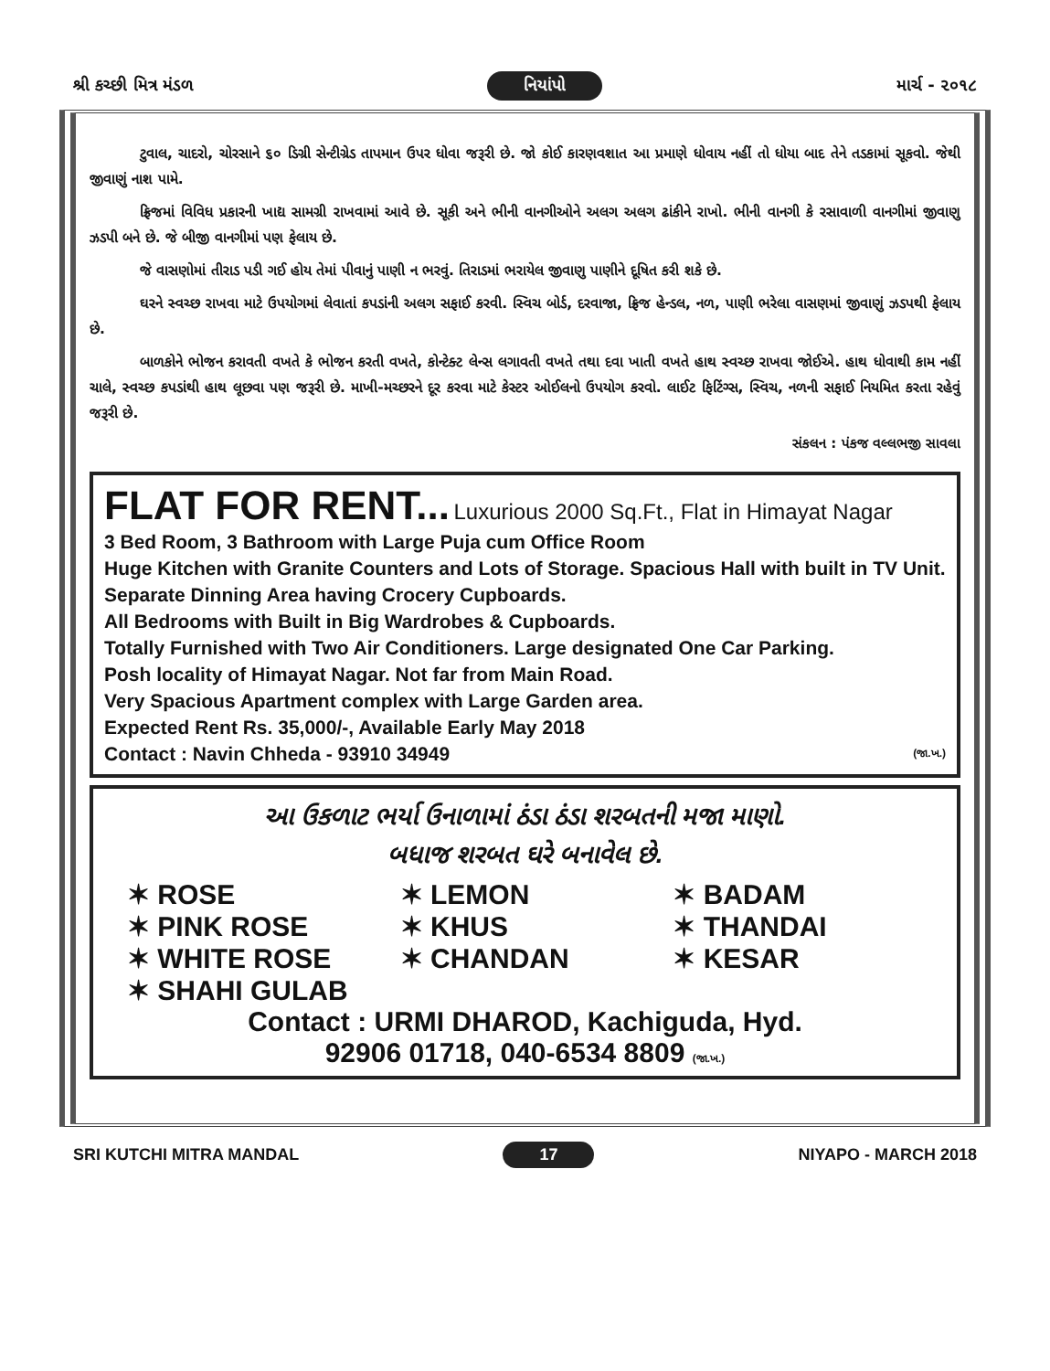શ્રી કચ્છી મિત્ર મંડળ નિયાંપો માર્ચ - ૨૦૧૮
ટુવાલ, ચાદરો, ચોરસાને ૬૦ ડિગ્રી સેન્ટીગ્રેડ તાપમાન ઉપર ધોવા જરૂરી છે. જો કોઈ કારણવશાત આ પ્રમાણે ધોવાય નહીં તો ધોયા બાદ તેને તડકામાં સૂકવો. જેથી જીવાણું નાશ પામે.
ફ્રિજમાં વિવિધ પ્રકારની ખાદ્ય સામગ્રી રાખવામાં આવે છે. સૂકી અને ભીની વાનગીઓને અલગ અલગ ઢાંકીને રાખો. ભીની વાનગી કે રસાવાળી વાનગીમાં જીવાણુ ઝડપી બને છે. જે બીજી વાનગીમાં પણ ફેલાય છે.
જે વાસણોમાં તીરાડ પડી ગઈ હોય તેમાં પીવાનું પાણી ન ભરવું. તિરાડમાં ભરાયેલ જીવાણુ પાણીને દૂષિત કરી શકે છે.
ઘરને સ્વચ્છ રાખવા માટે ઉપયોગમાં લેવાતાં કપડાંની અલગ સફાઈ કરવી. સ્વિચ બોર્ડ, દરવાજા, ફ્રિજ હેન્ડલ, નળ, પાણી ભરેલા વાસણમાં જીવાણું ઝડપથી ફેલાય છે.
બાળકોને ભોજન કરાવતી વખતે કે ભોજન કરતી વખતે, કોન્ટેક્ટ લેન્સ લગાવતી વખતે તથા દવા ખાતી વખતે હાથ સ્વચ્છ રાખવા જોઈએ. હાથ ધોવાથી કામ નહીં ચાલે, સ્વચ્છ કપડાંથી હાથ લૂછવા પણ જરૂરી છે. માખી-મચ્છરને દૂર કરવા માટે કેસ્ટર ઓઈલનો ઉપયોગ કરવો. લાઈટ ફિટિંગ્સ, સ્વિચ, નળની સફાઈ નિયમિત કરતા રહેવું જરૂરી છે.
સંકલન : પંકજ વલ્લભજી સાવલા
FLAT FOR RENT...
Luxurious 2000 Sq.Ft., Flat in Himayat Nagar
3 Bed Room, 3 Bathroom with Large Puja cum Office Room
Huge Kitchen with Granite Counters and Lots of Storage. Spacious Hall with built in TV Unit.
Separate Dinning Area having Crocery Cupboards.
All Bedrooms with Built in Big Wardrobes & Cupboards.
Totally Furnished with Two Air Conditioners. Large designated One Car Parking.
Posh locality of Himayat Nagar. Not far from Main Road.
Very Spacious Apartment complex with Large Garden area.
Expected Rent Rs. 35,000/-, Available Early May 2018
Contact : Navin Chheda - 93910 34949 (જા.ખ.)
આ ઉકળાટ ભર્યા ઉનાળામાં ઠંડા ઠંડા શરબતની મજા માણો.
બધાજ શરબત ઘરે બનાવેલ છે.
✶ ROSE ✶ LEMON ✶ BADAM ✶ PINK ROSE ✶ KHUS ✶ THANDAI ✶ WHITE ROSE ✶ CHANDAN ✶ KESAR ✶ SHAHI GULAB
Contact : URMI DHAROD, Kachiguda, Hyd.
92906 01718, 040-6534 8809 (જા.ખ.)
SRI KUTCHI MITRA MANDAL 17 NIYAPO - MARCH 2018